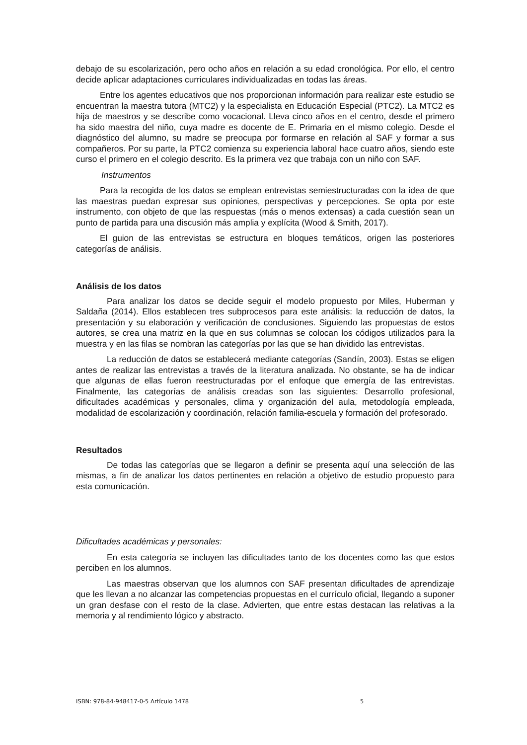debajo de su escolarización, pero ocho años en relación a su edad cronológica. Por ello, el centro decide aplicar adaptaciones curriculares individualizadas en todas las áreas.
Entre los agentes educativos que nos proporcionan información para realizar este estudio se encuentran la maestra tutora (MTC2) y la especialista en Educación Especial (PTC2). La MTC2 es hija de maestros y se describe como vocacional. Lleva cinco años en el centro, desde el primero ha sido maestra del niño, cuya madre es docente de E. Primaria en el mismo colegio. Desde el diagnóstico del alumno, su madre se preocupa por formarse en relación al SAF y formar a sus compañeros. Por su parte, la PTC2 comienza su experiencia laboral hace cuatro años, siendo este curso el primero en el colegio descrito. Es la primera vez que trabaja con un niño con SAF.
Instrumentos
Para la recogida de los datos se emplean entrevistas semiestructuradas con la idea de que las maestras puedan expresar sus opiniones, perspectivas y percepciones. Se opta por este instrumento, con objeto de que las respuestas (más o menos extensas) a cada cuestión sean un punto de partida para una discusión más amplia y explícita (Wood & Smith, 2017).
El guion de las entrevistas se estructura en bloques temáticos, origen las posteriores categorías de análisis.
Análisis de los datos
Para analizar los datos se decide seguir el modelo propuesto por Miles, Huberman y Saldaña (2014). Ellos establecen tres subprocesos para este análisis: la reducción de datos, la presentación y su elaboración y verificación de conclusiones. Siguiendo las propuestas de estos autores, se crea una matriz en la que en sus columnas se colocan los códigos utilizados para la muestra y en las filas se nombran las categorías por las que se han dividido las entrevistas.
La reducción de datos se establecerá mediante categorías (Sandín, 2003). Estas se eligen antes de realizar las entrevistas a través de la literatura analizada. No obstante, se ha de indicar que algunas de ellas fueron reestructuradas por el enfoque que emergía de las entrevistas. Finalmente, las categorías de análisis creadas son las siguientes: Desarrollo profesional, dificultades académicas y personales, clima y organización del aula, metodología empleada, modalidad de escolarización y coordinación, relación familia-escuela y formación del profesorado.
Resultados
De todas las categorías que se llegaron a definir se presenta aquí una selección de las mismas, a fin de analizar los datos pertinentes en relación a objetivo de estudio propuesto para esta comunicación.
Dificultades académicas y personales:
En esta categoría se incluyen las dificultades tanto de los docentes como las que estos perciben en los alumnos.
Las maestras observan que los alumnos con SAF presentan dificultades de aprendizaje que les llevan a no alcanzar las competencias propuestas en el currículo oficial, llegando a suponer un gran desfase con el resto de la clase. Advierten, que entre estas destacan las relativas a la memoria y al rendimiento lógico y abstracto.
ISBN: 978-84-948417-0-5 Artículo 1478 5